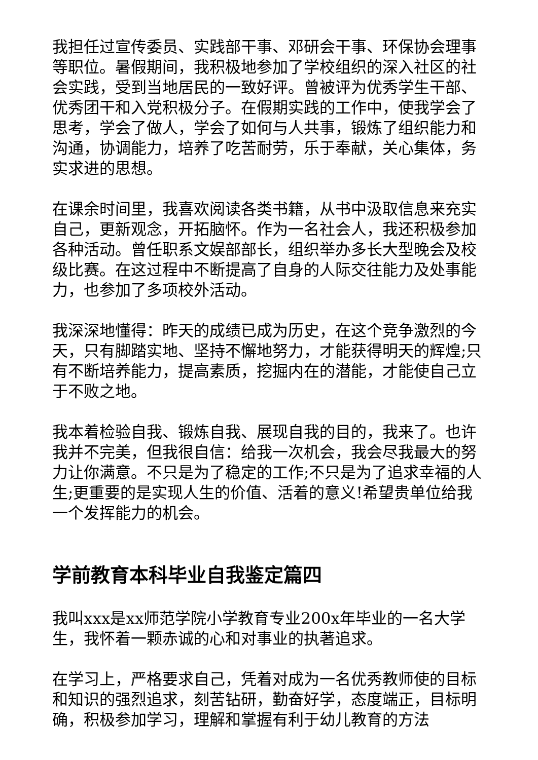我担任过宣传委员、实践部干事、邓研会干事、环保协会理事等职位。暑假期间，我积极地参加了学校组织的深入社区的社会实践，受到当地居民的一致好评。曾被评为优秀学生干部、优秀团干和入党积极分子。在假期实践的工作中，使我学会了思考，学会了做人，学会了如何与人共事，锻炼了组织能力和沟通，协调能力，培养了吃苦耐劳，乐于奉献，关心集体，务实求进的思想。
在课余时间里，我喜欢阅读各类书籍，从书中汲取信息来充实自己，更新观念，开拓脑怀。作为一名社会人，我还积极参加各种活动。曾任职系文娱部部长，组织举办多长大型晚会及校级比赛。在这过程中不断提高了自身的人际交往能力及处事能力，也参加了多项校外活动。
我深深地懂得：昨天的成绩已成为历史，在这个竞争激烈的今天，只有脚踏实地、坚持不懈地努力，才能获得明天的辉煌;只有不断培养能力，提高素质，挖掘内在的潜能，才能使自己立于不败之地。
我本着检验自我、锻炼自我、展现自我的目的，我来了。也许我并不完美，但我很自信：给我一次机会，我会尽我最大的努力让你满意。不只是为了稳定的工作;不只是为了追求幸福的人生;更重要的是实现人生的价值、活着的意义!希望贵单位给我一个发挥能力的机会。
学前教育本科毕业自我鉴定篇四
我叫xxx是xx师范学院小学教育专业200x年毕业的一名大学生，我怀着一颗赤诚的心和对事业的执著追求。
在学习上，严格要求自己，凭着对成为一名优秀教师使的目标和知识的强烈追求，刻苦钻研，勤奋好学，态度端正，目标明确，积极参加学习，理解和掌握有利于幼儿教育的方法